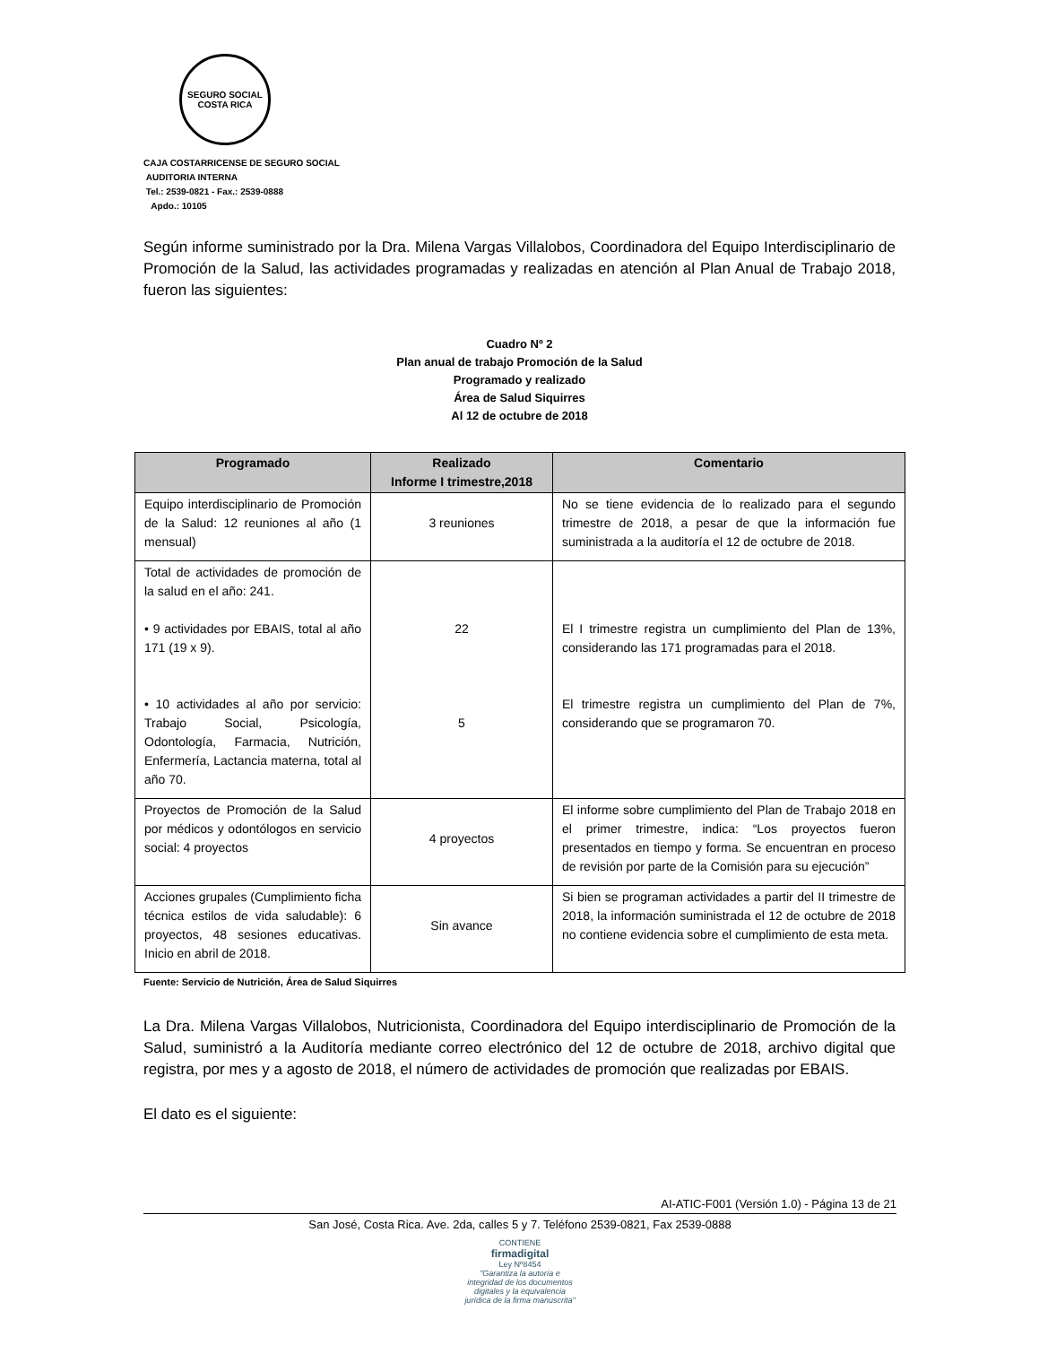SEGURO SOCIAL
COSTA RICA
CAJA COSTARRICENSE DE SEGURO SOCIAL
AUDITORIA INTERNA
Tel.: 2539-0821 - Fax.: 2539-0888
Apdo.: 10105
Según informe suministrado por la Dra. Milena Vargas Villalobos, Coordinadora del Equipo Interdisciplinario de Promoción de la Salud, las actividades programadas y realizadas en atención al Plan Anual de Trabajo 2018, fueron las siguientes:
Cuadro Nº 2
Plan anual de trabajo Promoción de la Salud
Programado y realizado
Área de Salud Siquirres
Al 12 de octubre de 2018
| Programado | Realizado Informe I trimestre,2018 | Comentario |
| --- | --- | --- |
| Equipo interdisciplinario de Promoción de la Salud: 12 reuniones al año (1 mensual) | 3 reuniones | No se tiene evidencia de lo realizado para el segundo trimestre de 2018, a pesar de que la información fue suministrada a la auditoría el 12 de octubre de 2018. |
| Total de actividades de promoción de la salud en el año: 241. • 9 actividades por EBAIS, total al año 171 (19 x 9). • 10 actividades al año por servicio: Trabajo Social, Psicología, Odontología, Farmacia, Nutrición, Enfermería, Lactancia materna, total al año 70. | 22 5 | El I trimestre registra un cumplimiento del Plan de 13%, considerando las 171 programadas para el 2018. El trimestre registra un cumplimiento del Plan de 7%, considerando que se programaron 70. |
| Proyectos de Promoción de la Salud por médicos y odontólogos en servicio social: 4 proyectos | 4 proyectos | El informe sobre cumplimiento del Plan de Trabajo 2018 en el primer trimestre, indica: “Los proyectos fueron presentados en tiempo y forma. Se encuentran en proceso de revisión por parte de la Comisión para su ejecución” |
| Acciones grupales (Cumplimiento ficha técnica estilos de vida saludable): 6 proyectos, 48 sesiones educativas. Inicio en abril de 2018. | Sin avance | Si bien se programan actividades a partir del II trimestre de 2018, la información suministrada el 12 de octubre de 2018 no contiene evidencia sobre el cumplimiento de esta meta. |
Fuente: Servicio de Nutrición, Área de Salud Siquirres
La Dra. Milena Vargas Villalobos, Nutricionista, Coordinadora del Equipo interdisciplinario de Promoción de la Salud, suministró a la Auditoría mediante correo electrónico del 12 de octubre de 2018, archivo digital que registra, por mes y a agosto de 2018, el número de actividades de promoción que realizadas por EBAIS.
El dato es el siguiente:
AI-ATIC-F001 (Versión 1.0) - Página 13 de 21
San José, Costa Rica. Ave. 2da, calles 5 y 7. Teléfono 2539-0821, Fax 2539-0888
CONTIENE
firmadigital
Ley Nº8454
"Garantiza la autoría e integridad de los documentos digitales y la equivalencia jurídica de la firma manuscrita"